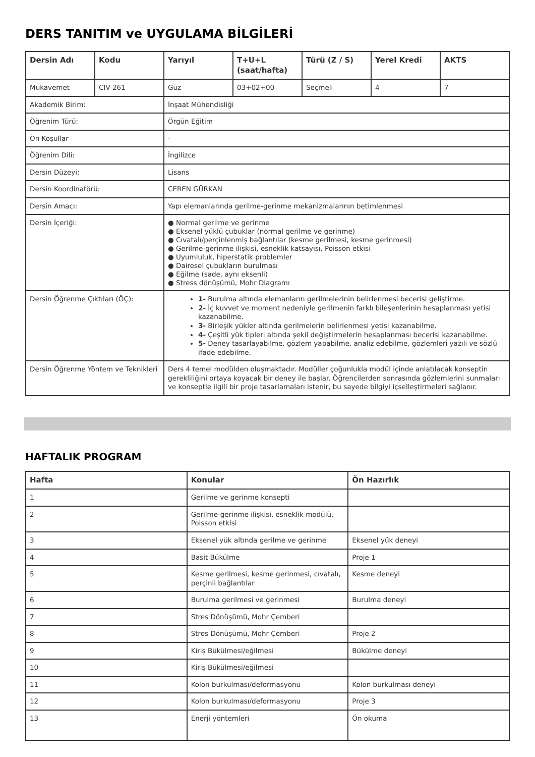DERS TANITIM ve UYGULAMA BİLGİLERİ
| Dersin Adı | Kodu | Yarıyıl | T+U+L (saat/hafta) | Türü (Z / S) | Yerel Kredi | AKTS |
| --- | --- | --- | --- | --- | --- | --- |
| Mukavemet | CIV 261 | Güz | 03+02+00 | Seçmeli | 4 | 7 |
| Akademik Birim: | | İnşaat Mühendisliği | | | | |
| Öğrenim Türü: | | Örgün Eğitim | | | | |
| Ön Koşullar | | - | | | | |
| Öğrenim Dili: | | İngilizce | | | | |
| Dersin Düzeyi: | | Lisans | | | | |
| Dersin Koordinatörü: | | CEREN GÜRKAN | | | | |
| Dersin Amacı: | | Yapı elemanlarında gerilme-gerinme mekanizmalarının betimlenmesi | | | | |
| Dersin İçeriği: | | ● Normal gerilme ve gerinme ● Eksenel yüklü çubuklar (normal gerilme ve gerinme) ● Cıvatalı/perçinlenmiş bağlantılar (kesme gerilmesi, kesme gerinmesi) ● Gerilme-gerinme ilişkisi, esneklik katsayısı, Poisson etkisi ● Uyumluluk, hiperstatik problemler ● Dairesel çubukların burulması ● Eğilme (sade, aynı eksenli) ● Stress dönüşümü, Mohr Diagramı | | | | |
| Dersin Öğrenme Çıktıları (ÖÇ): | | 1- Burulma altında elemanların gerilmelerinin belirlenmesi becerisi geliştirme. 2- İç kuvvet ve moment nedeniyle gerilmenin farklı bileşenlerinin hesaplanması yetisi kazanabilme. 3- Birleşik yükler altında gerilmelerin belirlenmesi yetisi kazanabilme. 4- Çeşitli yük tipleri altında şekil değiştirmelerin hesaplanması becerisi kazanabilme. 5- Deney tasarlayabilme, gözlem yapabilme, analiz edebilme, gözlemleri yazılı ve sözlü ifade edebilme. | | | | |
| Dersin Öğrenme Yöntem ve Teknikleri | | Ders 4 temel modülden oluşmaktadır. Modüller çoğunlukla modül içinde anlatılacak konseptin gerekliliğini ortaya koyacak bir deney ile başlar. Öğrencilerden sonrasında gözlemlerini sunmaları ve konseptle ilgili bir proje tasarlamaları istenir, bu sayede bilgiyi içselleştirmeleri sağlanır. | | | | |
HAFTALIK PROGRAM
| Hafta | Konular | Ön Hazırlık |
| --- | --- | --- |
| 1 | Gerilme ve gerinme konsepti | |
| 2 | Gerilme-gerinme ilişkisi, esneklik modülü, Poisson etkisi | |
| 3 | Eksenel yük altında gerilme ve gerinme | Eksenel yük deneyi |
| 4 | Basit Bükülme | Proje 1 |
| 5 | Kesme gerilmesi, kesme gerinmesi, cıvatalı, perçinli bağlantılar | Kesme deneyi |
| 6 | Burulma gerilmesi ve gerinmesi | Burulma deneyi |
| 7 | Stres Dönüşümü, Mohr Çemberi | |
| 8 | Stres Dönüşümü, Mohr Çemberi | Proje 2 |
| 9 | Kiriş Bükülmesi/eğilmesi | Bükülme deneyi |
| 10 | Kiriş Bükülmesi/eğilmesi | |
| 11 | Kolon burkulması/deformasyonu | Kolon burkulması deneyi |
| 12 | Kolon burkulması/deformasyonu | Proje 3 |
| 13 | Enerji yöntemleri | Ön okuma |